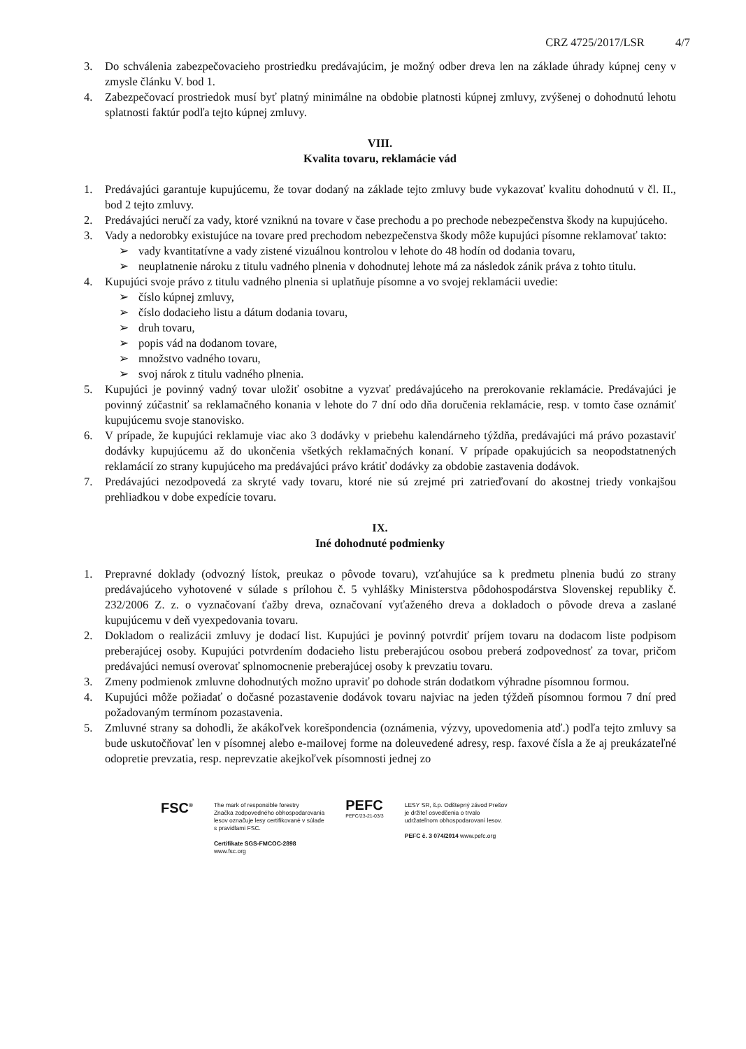CRZ 4725/2017/LSR 4/7
3. Do schválenia zabezpečovacieho prostriedku predávajúcim, je možný odber dreva len na základe úhrady kúpnej ceny v zmysle článku V. bod 1.
4. Zabezpečovací prostriedok musí byť platný minimálne na obdobie platnosti kúpnej zmluvy, zvýšenej o dohodnutú lehotu splatnosti faktúr podľa tejto kúpnej zmluvy.
VIII.
Kvalita tovaru, reklamácie vád
1. Predávajúci garantuje kupujúcemu, že tovar dodaný na základe tejto zmluvy bude vykazovať kvalitu dohodnutú v čl. II., bod 2 tejto zmluvy.
2. Predávajúci neručí za vady, ktoré vzniknú na tovare v čase prechodu a po prechode nebezpečenstva škody na kupujúceho.
3. Vady a nedorobky existujúce na tovare pred prechodom nebezpečenstva škody môže kupujúci písomne reklamovať takto:
➢ vady kvantitatívne a vady zistené vizuálnou kontrolou v lehote do 48 hodín od dodania tovaru,
➢ neuplatnenie nároku z titulu vadného plnenia v dohodnutej lehote má za následok zánik práva z tohto titulu.
4. Kupujúci svoje právo z titulu vadného plnenia si uplatňuje písomne a vo svojej reklamácii uvedie:
➢ číslo kúpnej zmluvy,
➢ číslo dodacieho listu a dátum dodania tovaru,
➢ druh tovaru,
➢ popis vád na dodanom tovare,
➢ množstvo vadného tovaru,
➢ svoj nárok z titulu vadného plnenia.
5. Kupujúci je povinný vadný tovar uložiť osobitne a vyzvať predávajúceho na prerokovanie reklamácie. Predávajúci je povinný zúčastniť sa reklamačného konania v lehote do 7 dní odo dňa doručenia reklamácie, resp. v tomto čase oznámiť kupujúcemu svoje stanovisko.
6. V prípade, že kupujúci reklamuje viac ako 3 dodávky v priebehu kalendárneho týždňa, predávajúci má právo pozastaviť dodávky kupujúcemu až do ukončenia všetkých reklamačných konaní. V prípade opakujúcich sa neopodstatnených reklamácií zo strany kupujúceho ma predávajúci právo krátiť dodávky za obdobie zastavenia dodávok.
7. Predávajúci nezodpovedá za skryté vady tovaru, ktoré nie sú zrejmé pri zatrieďovaní do akostnej triedy vonkajšou prehliadkou v dobe expedície tovaru.
IX.
Iné dohodnuté podmienky
1. Prepravné doklady (odvozný lístok, preukaz o pôvode tovaru), vzťahujúce sa k predmetu plnenia budú zo strany predávajúceho vyhotovené v súlade s prílohou č. 5 vyhlášky Ministerstva pôdohospodárstva Slovenskej republiky č. 232/2006 Z. z. o vyznačovaní ťažby dreva, označovaní vyťaženého dreva a dokladoch o pôvode dreva a zaslané kupujúcemu v deň vyexpedovania tovaru.
2. Dokladom o realizácii zmluvy je dodací list. Kupujúci je povinný potvrdiť príjem tovaru na dodacom liste podpisom preberajúcej osoby. Kupujúci potvrdením dodacieho listu preberajúcou osobou preberá zodpovednosť za tovar, pričom predávajúci nemusí overovať splnomocnenie preberajúcej osoby k prevzatiu tovaru.
3. Zmeny podmienok zmluvne dohodnutých možno upraviť po dohode strán dodatkom výhradne písomnou formou.
4. Kupujúci môže požiadať o dočasné pozastavenie dodávok tovaru najviac na jeden týždeň písomnou formou 7 dní pred požadovaným termínom pozastavenia.
5. Zmluvné strany sa dohodli, že akákoľvek korešpondencia (oznámenia, výzvy, upovedomenia atď.) podľa tejto zmluvy sa bude uskutočňovať len v písomnej alebo e-mailovej forme na doleuvedené adresy, resp. faxové čísla a že aj preukázateľné odopretie prevzatia, resp. neprevzatie akejkoľvek písomnosti jednej zo
FSC<sup>®</sup> The mark of responsible forestry
Značka zodpovedného obhospodarovania
lesov označuje lesy certifikované v súlade
s pravidlami FSC.
Certifikate SGS-FMCOC-2898
www.fsc.org
PEFC
PEFC/23-21-03/3
LESY SR, š.p. Odštepný závod Prešov
je držiteľ osvedčenia o trvalo
udržateľnom obhospodarovaní lesov.
PEFC č. 3 074/2014 www.pefc.org